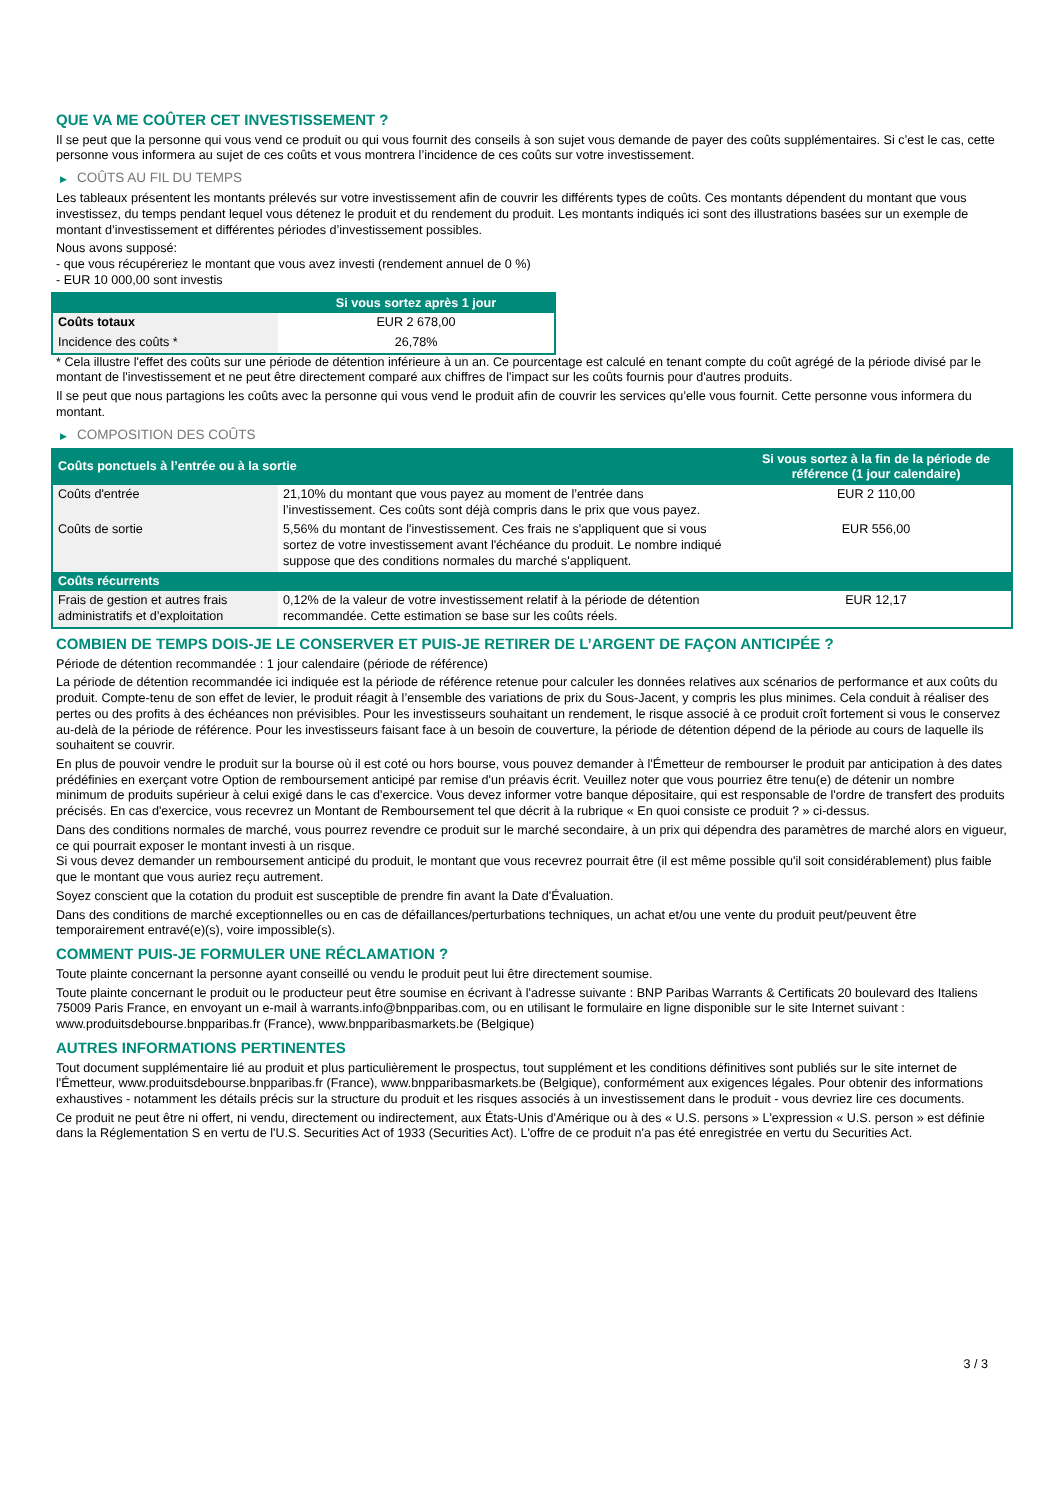QUE VA ME COÛTER CET INVESTISSEMENT ?
Il se peut que la personne qui vous vend ce produit ou qui vous fournit des conseils à son sujet vous demande de payer des coûts supplémentaires. Si c’est le cas, cette personne vous informera au sujet de ces coûts et vous montrera l’incidence de ces coûts sur votre investissement.
▶ COÛTS AU FIL DU TEMPS
Les tableaux présentent les montants prélevés sur votre investissement afin de couvrir les différents types de coûts. Ces montants dépendent du montant que vous investissez, du temps pendant lequel vous détenez le produit et du rendement du produit. Les montants indiqués ici sont des illustrations basées sur un exemple de montant d’investissement et différentes périodes d’investissement possibles.
Nous avons supposé:
- que vous récupéreriez le montant que vous avez investi (rendement annuel de 0 %)
- EUR 10 000,00 sont investis
| | Si vous sortez après 1 jour |
| --- | --- |
| Coûts totaux | EUR 2 678,00 |
| Incidence des coûts * | 26,78% |
* Cela illustre l'effet des coûts sur une période de détention inférieure à un an. Ce pourcentage est calculé en tenant compte du coût agrégé de la période divisé par le montant de l'investissement et ne peut être directement comparé aux chiffres de l'impact sur les coûts fournis pour d'autres produits.
Il se peut que nous partagions les coûts avec la personne qui vous vend le produit afin de couvrir les services qu’elle vous fournit. Cette personne vous informera du montant.
▶ COMPOSITION DES COÛTS
| Coûts ponctuels à l’entrée ou à la sortie | | Si vous sortez à la fin de la période de référence (1 jour calendaire) |
| --- | --- | --- |
| Coûts d'entrée | 21,10% du montant que vous payez au moment de l’entrée dans l’investissement. Ces coûts sont déjà compris dans le prix que vous payez. | EUR 2 110,00 |
| Coûts de sortie | 5,56% du montant de l'investissement. Ces frais ne s'appliquent que si vous sortez de votre investissement avant l'échéance du produit. Le nombre indiqué suppose que des conditions normales du marché s'appliquent. | EUR 556,00 |
| Coûts récurrents | | |
| Frais de gestion et autres frais administratifs et d’exploitation | 0,12% de la valeur de votre investissement relatif à la période de détention recommandée. Cette estimation se base sur les coûts réels. | EUR 12,17 |
COMBIEN DE TEMPS DOIS-JE LE CONSERVER ET PUIS-JE RETIRER DE L’ARGENT DE FAÇON ANTICIPÉE ?
Période de détention recommandée : 1 jour calendaire (période de référence)
La période de détention recommandée ici indiquée est la période de référence retenue pour calculer les données relatives aux scénarios de performance et aux coûts du produit. Compte-tenu de son effet de levier, le produit réagit à l’ensemble des variations de prix du Sous-Jacent, y compris les plus minimes. Cela conduit à réaliser des pertes ou des profits à des échéances non prévisibles. Pour les investisseurs souhaitant un rendement, le risque associé à ce produit croît fortement si vous le conservez au-delà de la période de référence. Pour les investisseurs faisant face à un besoin de couverture, la période de détention dépend de la période au cours de laquelle ils souhaitent se couvrir.
En plus de pouvoir vendre le produit sur la bourse où il est coté ou hors bourse, vous pouvez demander à l'Émetteur de rembourser le produit par anticipation à des dates prédéfinies en exerçant votre Option de remboursement anticipé par remise d'un préavis écrit. Veuillez noter que vous pourriez être tenu(e) de détenir un nombre minimum de produits supérieur à celui exigé dans le cas d'exercice. Vous devez informer votre banque dépositaire, qui est responsable de l'ordre de transfert des produits précisés. En cas d'exercice, vous recevrez un Montant de Remboursement tel que décrit à la rubrique « En quoi consiste ce produit ? » ci-dessus.
Dans des conditions normales de marché, vous pourrez revendre ce produit sur le marché secondaire, à un prix qui dépendra des paramètres de marché alors en vigueur, ce qui pourrait exposer le montant investi à un risque.
Si vous devez demander un remboursement anticipé du produit, le montant que vous recevrez pourrait être (il est même possible qu'il soit considérablement) plus faible que le montant que vous auriez reçu autrement.
Soyez conscient que la cotation du produit est susceptible de prendre fin avant la Date d'Évaluation.
Dans des conditions de marché exceptionnelles ou en cas de défaillances/perturbations techniques, un achat et/ou une vente du produit peut/peuvent être temporairement entravé(e)(s), voire impossible(s).
COMMENT PUIS-JE FORMULER UNE RÉCLAMATION ?
Toute plainte concernant la personne ayant conseillé ou vendu le produit peut lui être directement soumise.
Toute plainte concernant le produit ou le producteur peut être soumise en écrivant à l'adresse suivante : BNP Paribas Warrants & Certificats 20 boulevard des Italiens 75009 Paris France, en envoyant un e-mail à warrants.info@bnpparibas.com, ou en utilisant le formulaire en ligne disponible sur le site Internet suivant : www.produitsdebourse.bnpparibas.fr (France), www.bnpparibasmarkets.be (Belgique)
AUTRES INFORMATIONS PERTINENTES
Tout document supplémentaire lié au produit et plus particulièrement le prospectus, tout supplément et les conditions définitives sont publiés sur le site internet de l'Émetteur, www.produitsdebourse.bnpparibas.fr (France), www.bnpparibasmarkets.be (Belgique), conformément aux exigences légales. Pour obtenir des informations exhaustives - notamment les détails précis sur la structure du produit et les risques associés à un investissement dans le produit - vous devriez lire ces documents.
Ce produit ne peut être ni offert, ni vendu, directement ou indirectement, aux États-Unis d'Amérique ou à des « U.S. persons » L'expression « U.S. person » est définie dans la Réglementation S en vertu de l'U.S. Securities Act of 1933 (Securities Act). L'offre de ce produit n'a pas été enregistrée en vertu du Securities Act.
3 / 3